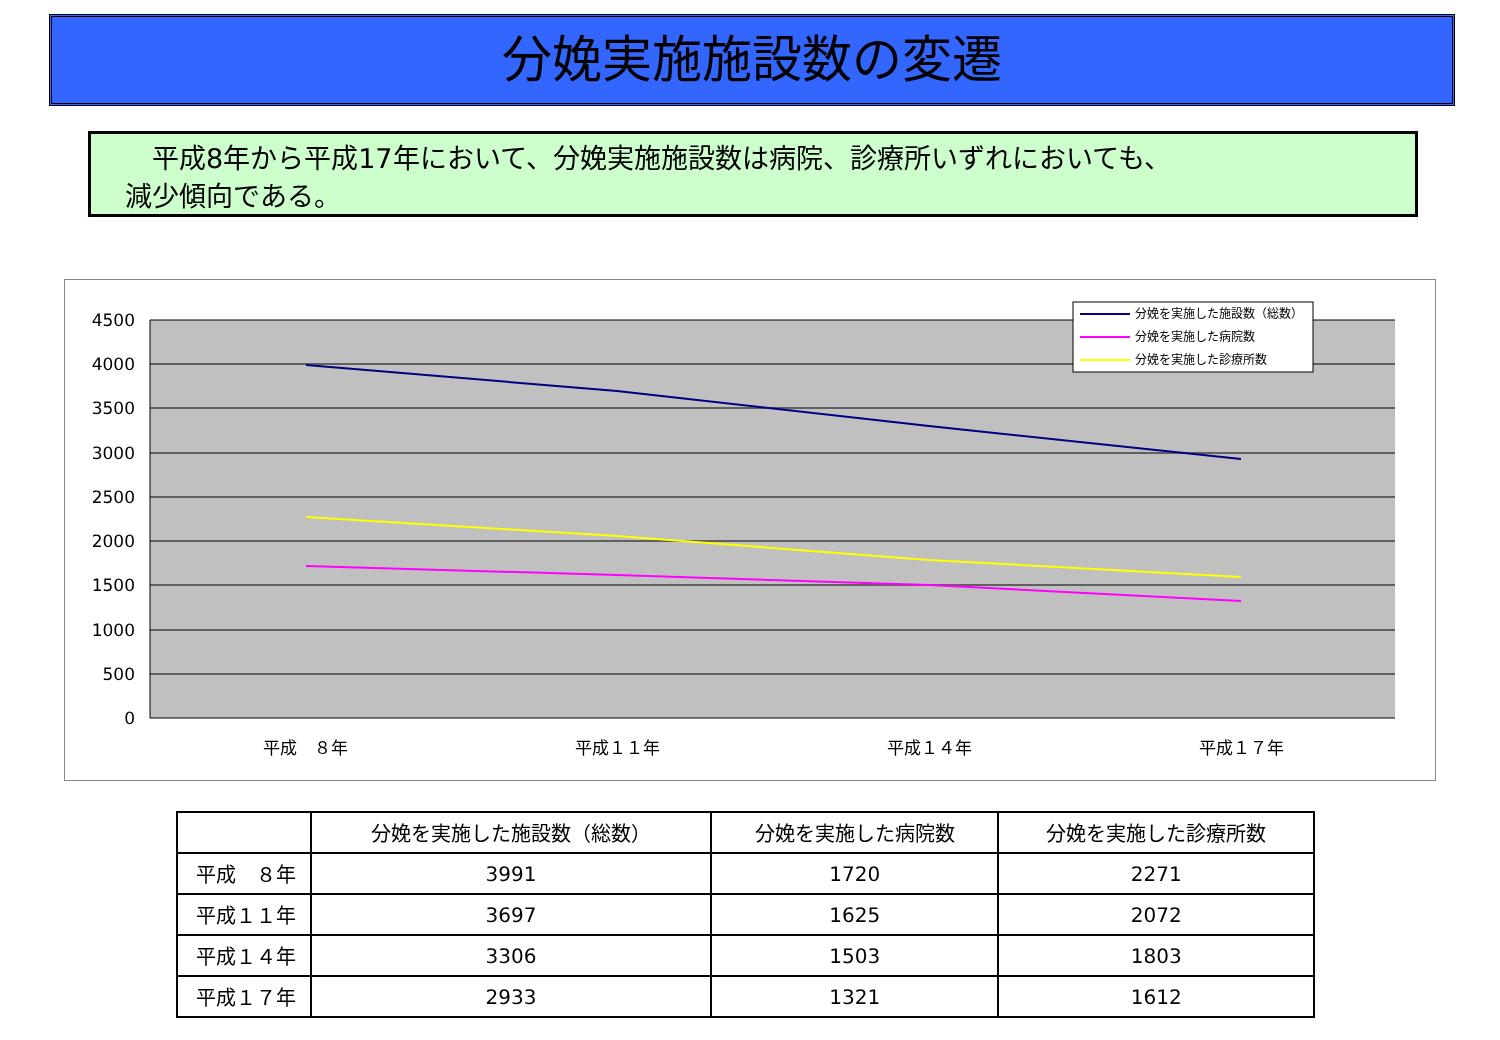分娩実施施設数の変遷
　平成8年から平成17年において、分娩実施施設数は病院、診療所いずれにおいても、
減少傾向である。
4500
4000
3500
3000
2500
2000
1500
1000
500
0
平成　８年
平成１１年
平成１４年
平成１７年
分娩を実施した施設数（総数）
分娩を実施した病院数
分娩を実施した診療所数
| | 分娩を実施した施設数（総数） | 分娩を実施した病院数 | 分娩を実施した診療所数 |
| --- | --- | --- | --- |
| 平成 ８年 | 3991 | 1720 | 2271 |
| 平成１１年 | 3697 | 1625 | 2072 |
| 平成１４年 | 3306 | 1503 | 1803 |
| 平成１７年 | 2933 | 1321 | 1612 |